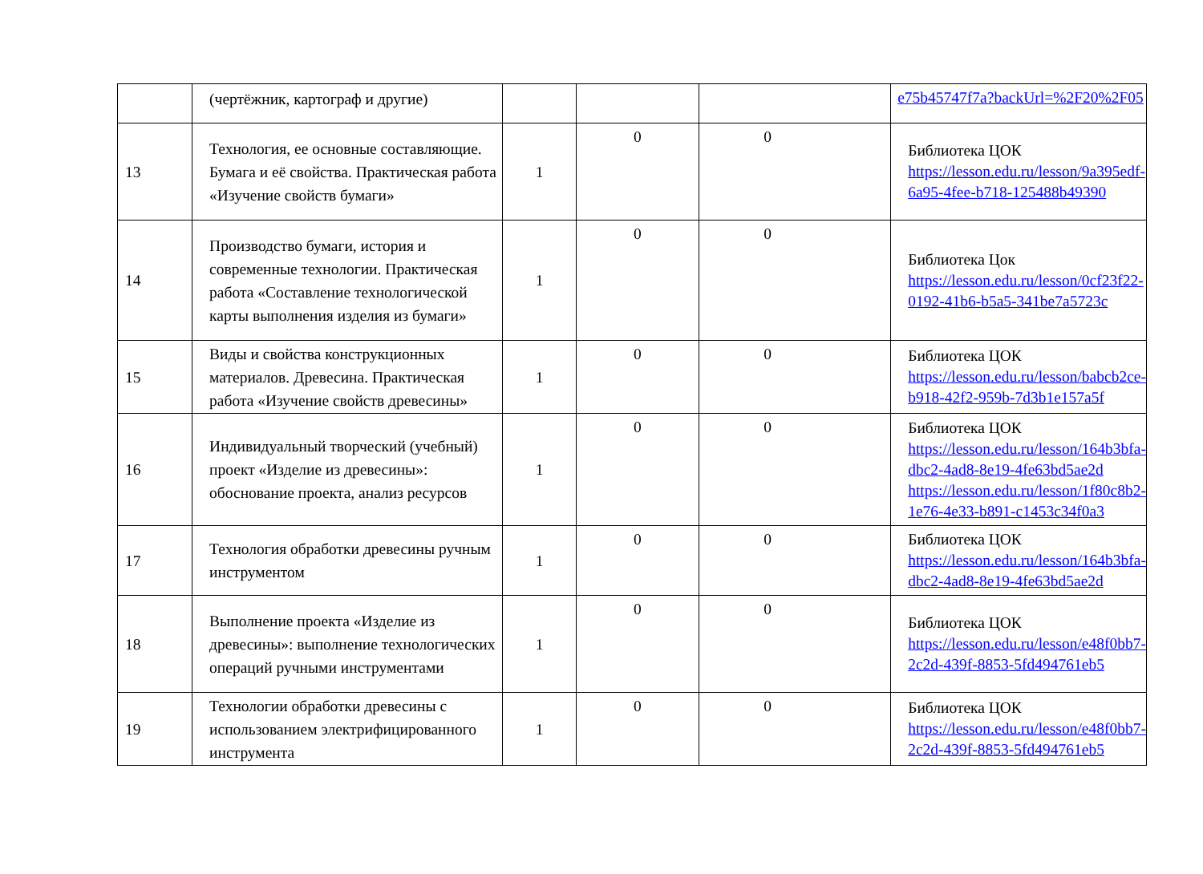| | (чертёжник, картограф и другие) | | | | e75b45747f7a?backUrl=%2F20%2F05 |
| 13 | Технология, ее основные составляющие. Бумага и её свойства. Практическая работа «Изучение свойств бумаги» | 1 | 0 | 0 | Библиотека ЦОК https://lesson.edu.ru/lesson/9a395edf-6a95-4fee-b718-125488b49390 |
| 14 | Производство бумаги, история и современные технологии. Практическая работа «Составление технологической карты выполнения изделия из бумаги» | 1 | 0 | 0 | Библиотека Цок https://lesson.edu.ru/lesson/0cf23f22-0192-41b6-b5a5-341be7a5723c |
| 15 | Виды и свойства конструкционных материалов. Древесина. Практическая работа «Изучение свойств древесины» | 1 | 0 | 0 | Библиотека ЦОК https://lesson.edu.ru/lesson/babcb2ce-b918-42f2-959b-7d3b1e157a5f |
| 16 | Индивидуальный творческий (учебный) проект «Изделие из древесины»: обоснование проекта, анализ ресурсов | 1 | 0 | 0 | Библиотека ЦОК https://lesson.edu.ru/lesson/164b3bfa-dbc2-4ad8-8e19-4fe63bd5ae2d https://lesson.edu.ru/lesson/1f80c8b2-1e76-4e33-b891-c1453c34f0a3 |
| 17 | Технология обработки древесины ручным инструментом | 1 | 0 | 0 | Библиотека ЦОК https://lesson.edu.ru/lesson/164b3bfa-dbc2-4ad8-8e19-4fe63bd5ae2d |
| 18 | Выполнение проекта «Изделие из древесины»: выполнение технологических операций ручными инструментами | 1 | 0 | 0 | Библиотека ЦОК https://lesson.edu.ru/lesson/e48f0bb7-2c2d-439f-8853-5fd494761eb5 |
| 19 | Технологии обработки древесины с использованием электрифицированного инструмента | 1 | 0 | 0 | Библиотека ЦОК https://lesson.edu.ru/lesson/e48f0bb7-2c2d-439f-8853-5fd494761eb5 |